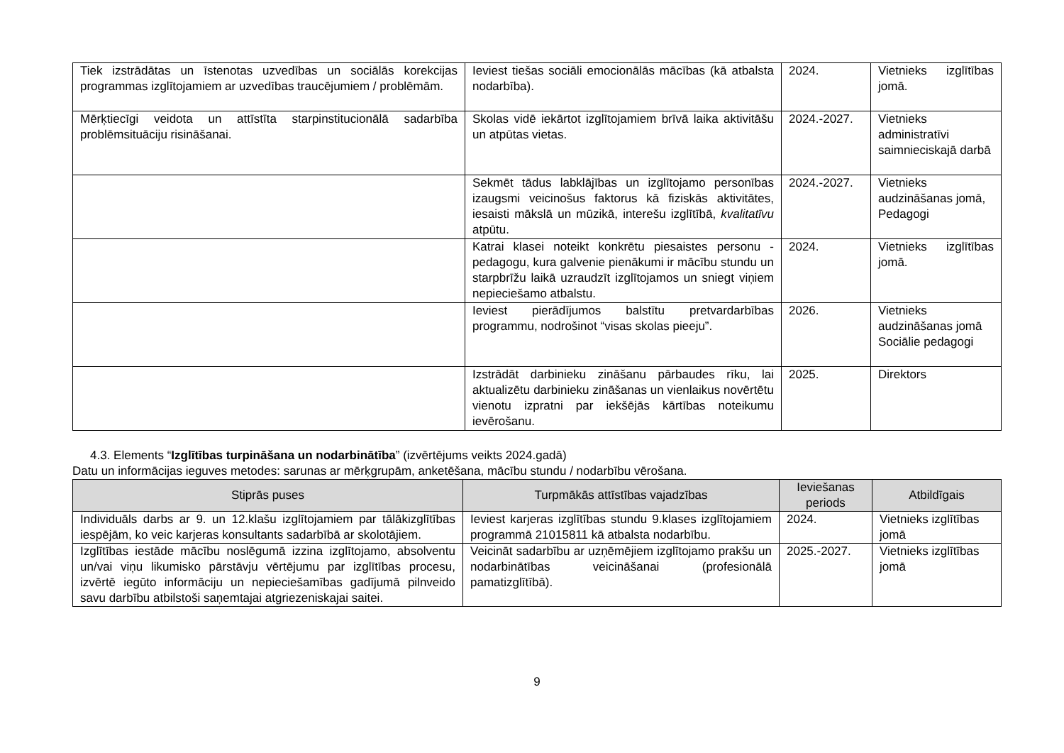| Tiek izstrādātas un īstenotas uzvedības un sociālās korekcijas programmas izglītojamiem ar uzvedības traucējumiem / problēmām. | Ieviest tiešas sociāli emocionālās mācības (kā atbalsta nodarbība). | 2024. | Vietnieks izglītības jomā. |
| Mērķtiecīgi veidota un attīstīta starpinstitucionālā sadarbība problēmsituāciju risināšanai. | Skolas vidē iekārtot izglītojamiem brīvā laika aktivitāšu un atpūtas vietas. | 2024.-2027. | Vietnieks administratīvi saimnieciskajā darbā |
| | Sekmēt tādus labklājības un izglītojamo personības izaugsmi veicinošus faktorus kā fiziskās aktivitātes, iesaisti mākslā un mūzikā, interešu izglītībā, kvalitatīvu atpūtu. | 2024.-2027. | Vietnieks audzināšanas jomā, Pedagogi |
| | Katrai klasei noteikt konkrētu piesaistes personu - pedagogu, kura galvenie pienākumi ir mācību stundu un starpbrīžu laikā uzraudzīt izglītojamos un sniegt viņiem nepieciešamo atbalstu. | 2024. | Vietnieks izglītības jomā. |
| | Ieviest pierādījumos balstītu pretvardarbības programmu, nodrošinot “visas skolas pieeju”. | 2026. | Vietnieks audzināšanas jomā Sociālie pedagogi |
| | Izstrādāt darbinieku zināšanu pārbaudes rīku, lai aktualizētu darbinieku zināšanas un vienlaikus novērtētu vienotu izpratni par iekšējās kārtības noteikumu ievērošanu. | 2025. | Direktors |
4.3. Elements “Izglītības turpināšana un nodarbinātība” (izvērtējums veikts 2024.gadā)
Datu un informācijas ieguves metodes: sarunas ar mērķgrupām, anketēšana, mācību stundu / nodarbību vērošana.
| Stiprās puses | Turpmākās attīstības vajadzības | Ieviešanas periods | Atbildīgais |
| --- | --- | --- | --- |
| Individuāls darbs ar 9. un 12.klašu izglītojamiem par tālākizglītības iespējām, ko veic karjeras konsultants sadarbībā ar skolotājiem. | Ieviest karjeras izglītības stundu 9.klases izglītojamiem programmā 21015811 kā atbalsta nodarbību. | 2024. | Vietnieks izglītības jomā |
| Izglītības iestāde mācību noslēgumā izzina izglītojamo, absolventu un/vai viņu likumisko pārstāvju vērtējumu par izglītības procesu, izvērtē iegūto informāciju un nepieciešamības gadījumā pilnveido savu darbību atbilstoši saņemtajai atgriezeniskajai saitei. | Veicināt sadarbību ar uzņēmējiem izglītojamo prakšu un nodarbinātības veicināšanai (profesionālā pamatizglītībā). | 2025.-2027. | Vietnieks izglītības jomā |
9